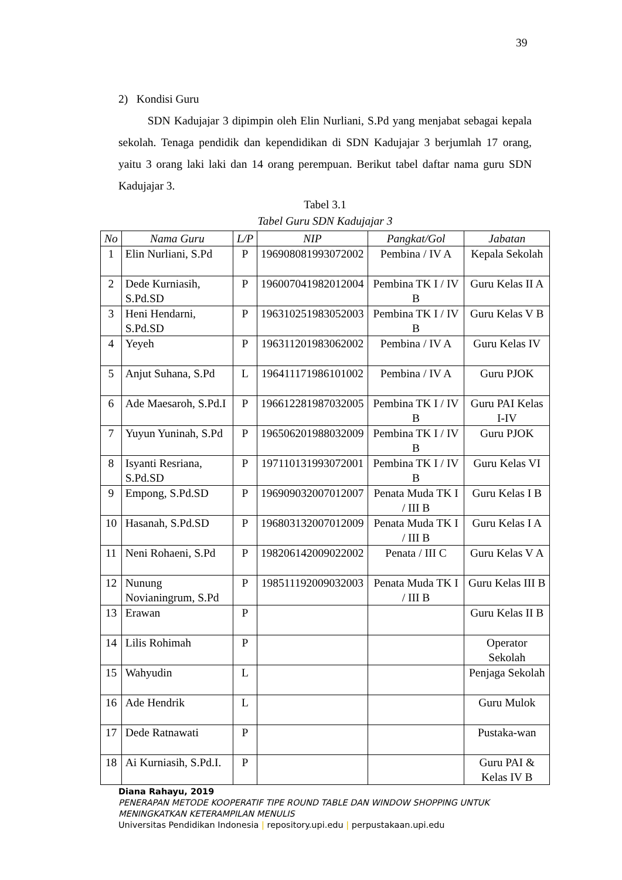39
2) Kondisi Guru
SDN Kadujajar 3 dipimpin oleh Elin Nurliani, S.Pd yang menjabat sebagai kepala sekolah. Tenaga pendidik dan kependidikan di SDN Kadujajar 3 berjumlah 17 orang, yaitu 3 orang laki laki dan 14 orang perempuan. Berikut tabel daftar nama guru SDN Kadujajar 3.
Tabel 3.1
Tabel Guru SDN Kadujajar 3
| No | Nama Guru | L/P | NIP | Pangkat/Gol | Jabatan |
| --- | --- | --- | --- | --- | --- |
| 1 | Elin Nurliani, S.Pd | P | 196908081993072002 | Pembina / IV A | Kepala Sekolah |
| 2 | Dede Kurniasih, S.Pd.SD | P | 196007041982012004 | Pembina TK I / IV B | Guru Kelas II A |
| 3 | Heni Hendarni, S.Pd.SD | P | 196310251983052003 | Pembina TK I / IV B | Guru Kelas V B |
| 4 | Yeyeh | P | 196311201983062002 | Pembina / IV A | Guru Kelas IV |
| 5 | Anjut Suhana, S.Pd | L | 196411171986101002 | Pembina / IV A | Guru PJOK |
| 6 | Ade Maesaroh, S.Pd.I | P | 196612281987032005 | Pembina TK I / IV B | Guru PAI Kelas I-IV |
| 7 | Yuyun Yuninah, S.Pd | P | 196506201988032009 | Pembina TK I / IV B | Guru PJOK |
| 8 | Isyanti Resriana, S.Pd.SD | P | 197110131993072001 | Pembina TK I / IV B | Guru Kelas VI |
| 9 | Empong, S.Pd.SD | P | 196909032007012007 | Penata Muda TK I / III B | Guru Kelas I B |
| 10 | Hasanah, S.Pd.SD | P | 196803132007012009 | Penata Muda TK I / III B | Guru Kelas I A |
| 11 | Neni Rohaeni, S.Pd | P | 198206142009022002 | Penata / III C | Guru Kelas V A |
| 12 | Nunung Novianingrum, S.Pd | P | 198511192009032003 | Penata Muda TK I / III B | Guru Kelas III B |
| 13 | Erawan | P | | | Guru Kelas II B |
| 14 | Lilis Rohimah | P | | | Operator Sekolah |
| 15 | Wahyudin | L | | | Penjaga Sekolah |
| 16 | Ade Hendrik | L | | | Guru Mulok |
| 17 | Dede Ratnawati | P | | | Pustaka-wan |
| 18 | Ai Kurniasih, S.Pd.I. | P | | | Guru PAI & Kelas IV B |
Diana Rahayu, 2019
PENERAPAN METODE KOOPERATIF TIPE ROUND TABLE DAN WINDOW SHOPPING UNTUK MENINGKATKAN KETERAMPILAN MENULIS
Universitas Pendidikan Indonesia | repository.upi.edu | perpustakaan.upi.edu